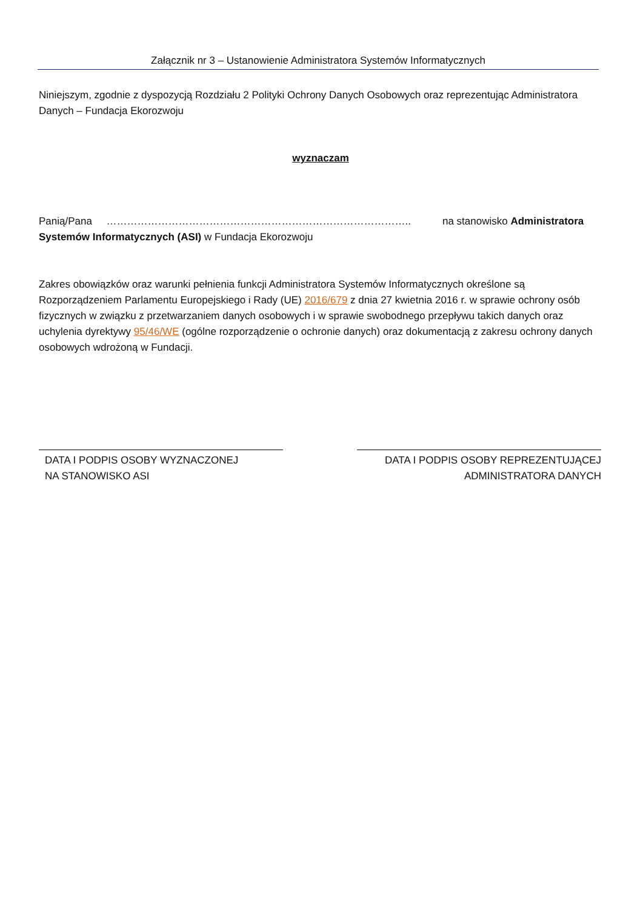Załącznik nr 3 – Ustanowienie Administratora Systemów Informatycznych
Niniejszym, zgodnie z dyspozycją Rozdziału 2 Polityki Ochrony Danych Osobowych oraz reprezentując Administratora Danych – Fundacja Ekorozwoju
wyznaczam
Panią/Pana …………………………………………………………………………….. na stanowisko Administratora Systemów Informatycznych (ASI) w Fundacja Ekorozwoju
Zakres obowiązków oraz warunki pełnienia funkcji Administratora Systemów Informatycznych określone są Rozporządzeniem Parlamentu Europejskiego i Rady (UE) 2016/679 z dnia 27 kwietnia 2016 r. w sprawie ochrony osób fizycznych w związku z przetwarzaniem danych osobowych i w sprawie swobodnego przepływu takich danych oraz uchylenia dyrektywy 95/46/WE (ogólne rozporządzenie o ochronie danych) oraz dokumentacją z zakresu ochrony danych osobowych wdrożoną w Fundacji.
DATA I PODPIS OSOBY WYZNACZONEJ
NA STANOWISKO ASI
DATA I PODPIS OSOBY REPREZENTUJĄCEJ
ADMINISTRATORA DANYCH